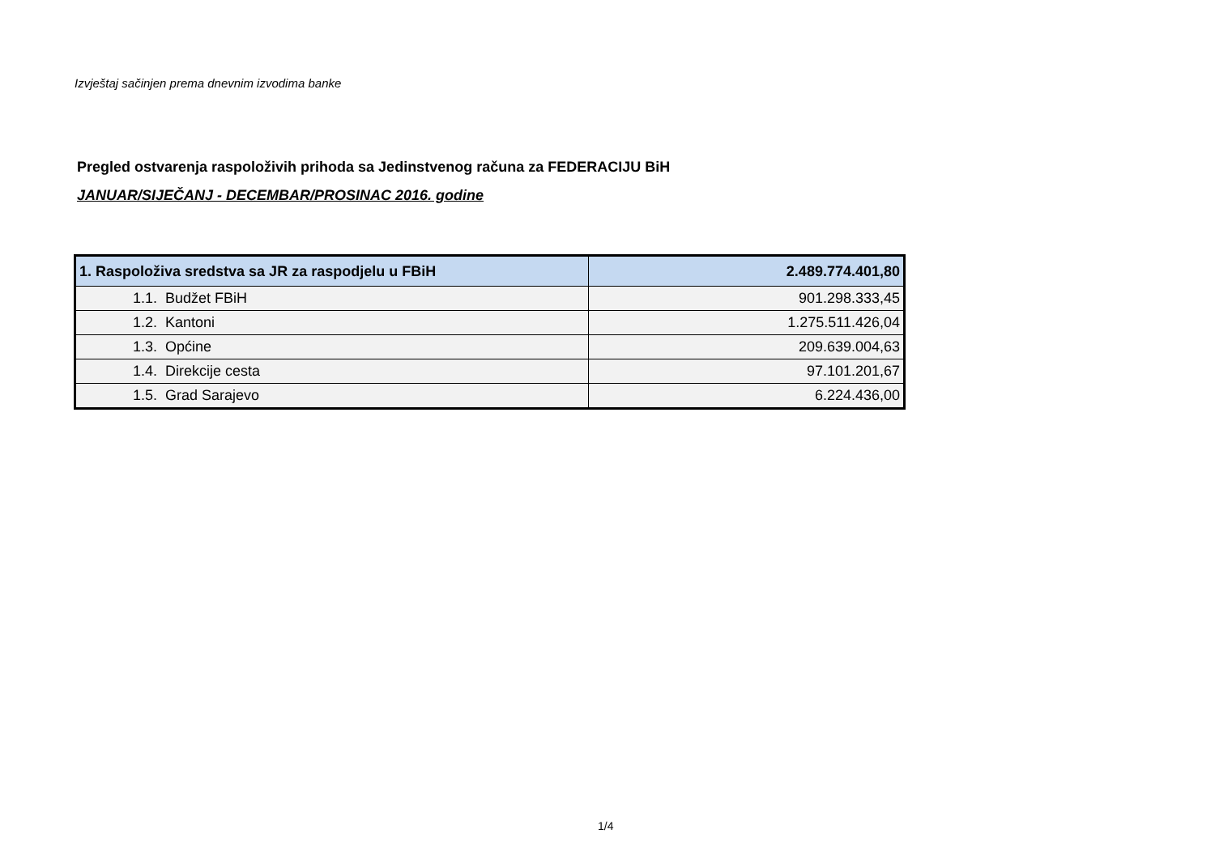Izvještaj sačinjen prema dnevnim izvodima banke
Pregled ostvarenja raspoloživih prihoda sa Jedinstvenog računa za FEDERACIJU BiH
JANUAR/SIJEČANJ - DECEMBAR/PROSINAC 2016. godine
| 1. Raspoloživa sredstva sa JR za raspodjelu u FBiH | 2.489.774.401,80 |
| 1.1. Budžet FBiH | 901.298.333,45 |
| 1.2. Kantoni | 1.275.511.426,04 |
| 1.3. Općine | 209.639.004,63 |
| 1.4. Direkcije cesta | 97.101.201,67 |
| 1.5. Grad Sarajevo | 6.224.436,00 |
1/4